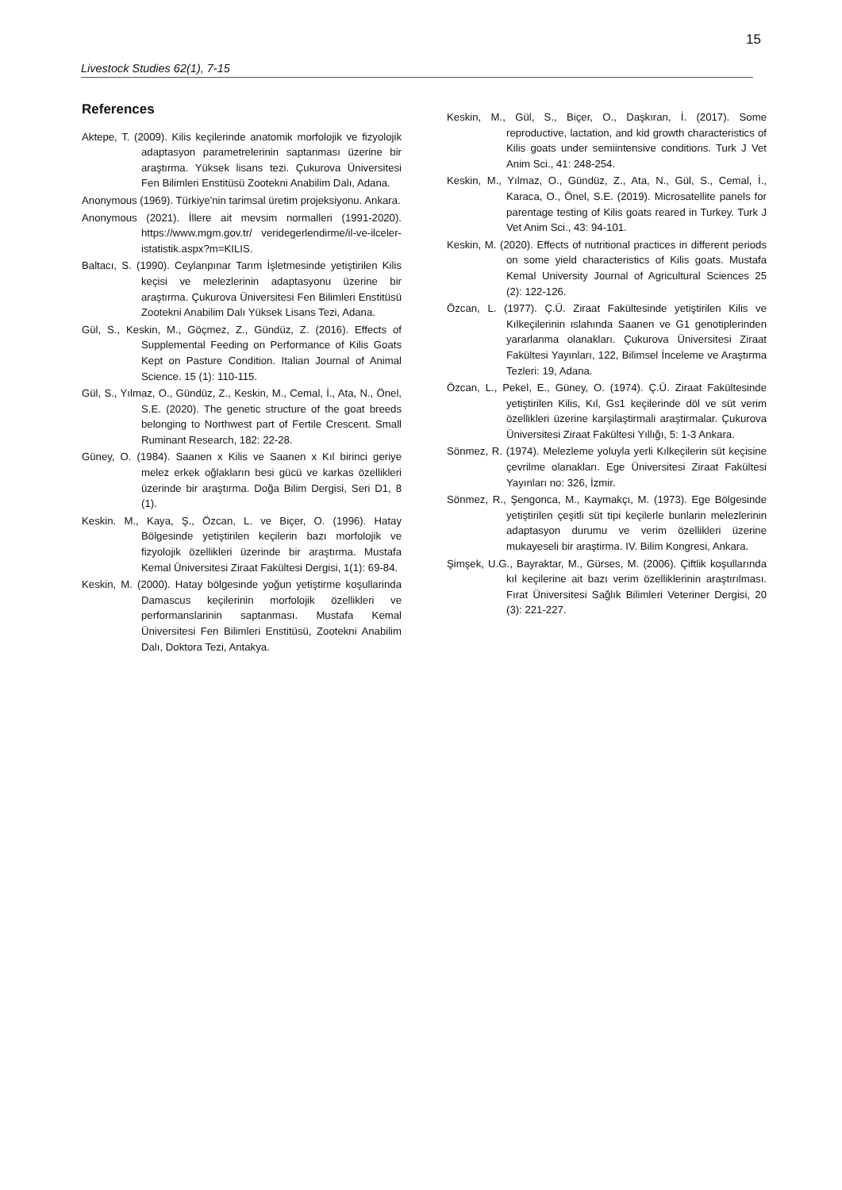15
Livestock Studies 62(1), 7-15
References
Aktepe, T. (2009). Kilis keçilerinde anatomik morfolojik ve fizyolojik adaptasyon parametrelerinin saptanması üzerine bir araştırma. Yüksek lisans tezi. Çukurova Üniversitesi Fen Bilimleri Enstitüsü Zootekni Anabilim Dalı, Adana.
Anonymous (1969). Türkiye'nin tarimsal üretim projeksiyonu. Ankara.
Anonymous (2021). İllere ait mevsim normalleri (1991-2020). https://www.mgm.gov.tr/ veridegerlendirme/il-ve-ilceler-istatistik.aspx?m=KILIS.
Baltacı, S. (1990). Ceylanpınar Tarım İşletmesinde yetiştirilen Kilis keçisi ve melezlerinin adaptasyonu üzerine bir araştırma. Çukurova Üniversitesi Fen Bilimleri Enstitüsü Zootekni Anabilim Dalı Yüksek Lisans Tezi, Adana.
Gül, S., Keskin, M., Göçmez, Z., Gündüz, Z. (2016). Effects of Supplemental Feeding on Performance of Kilis Goats Kept on Pasture Condition. Italian Journal of Animal Science. 15 (1): 110-115.
Gül, S., Yılmaz, O., Gündüz, Z., Keskin, M., Cemal, İ., Ata, N., Önel, S.E. (2020). The genetic structure of the goat breeds belonging to Northwest part of Fertile Crescent. Small Ruminant Research, 182: 22-28.
Güney, O. (1984). Saanen x Kilis ve Saanen x Kıl birinci geriye melez erkek oğlakların besi gücü ve karkas özellikleri üzerinde bir araştırma. Doğa Bilim Dergisi, Seri D1, 8 (1).
Keskin. M., Kaya, Ş., Özcan, L. ve Biçer, O. (1996). Hatay Bölgesinde yetiştirilen keçilerin bazı morfolojik ve fizyolojik özellikleri üzerinde bir araştırma. Mustafa Kemal Üniversitesi Ziraat Fakültesi Dergisi, 1(1): 69-84.
Keskin, M. (2000). Hatay bölgesinde yoğun yetiştirme koşullarinda Damascus keçilerinin morfolojik özellikleri ve performanslarinin saptanması. Mustafa Kemal Üniversitesi Fen Bilimleri Enstitüsü, Zootekni Anabilim Dalı, Doktora Tezi, Antakya.
Keskin, M., Gül, S., Biçer, O., Daşkıran, İ. (2017). Some reproductive, lactation, and kid growth characteristics of Kilis goats under semiintensive conditions. Turk J Vet Anim Sci., 41: 248-254.
Keskin, M., Yılmaz, O., Gündüz, Z., Ata, N., Gül, S., Cemal, İ., Karaca, O., Önel, S.E. (2019). Microsatellite panels for parentage testing of Kilis goats reared in Turkey. Turk J Vet Anim Sci., 43: 94-101.
Keskin, M. (2020). Effects of nutritional practices in different periods on some yield characteristics of Kilis goats. Mustafa Kemal University Journal of Agricultural Sciences 25 (2): 122-126.
Özcan, L. (1977). Ç.Ü. Ziraat Fakültesinde yetiştirilen Kilis ve Kılkeçilerinin ıslahında Saanen ve G1 genotiplerinden yararlanma olanakları. Çukurova Üniversitesi Ziraat Fakültesi Yayınları, 122, Bilimsel İnceleme ve Araştırma Tezleri: 19, Adana.
Özcan, L., Pekel, E., Güney, O. (1974). Ç.Ü. Ziraat Fakültesinde yetiştirilen Kilis, Kıl, Gs1 keçilerinde döl ve süt verim özellikleri üzerine karşilaştirmali araştirmalar. Çukurova Üniversitesi Ziraat Fakültesi Yıllığı, 5: 1-3 Ankara.
Sönmez, R. (1974). Melezleme yoluyla yerli Kılkeçilerin süt keçisine çevrilme olanakları. Ege Üniversitesi Ziraat Fakültesi Yayınları no: 326, İzmir.
Sönmez, R., Şengonca, M., Kaymakçı, M. (1973). Ege Bölgesinde yetiştirilen çeşitli süt tipi keçilerle bunlarin melezlerinin adaptasyon durumu ve verim özellikleri üzerine mukayeseli bir araştirma. IV. Bilim Kongresi, Ankara.
Şimşek, U.G., Bayraktar, M., Gürses, M. (2006). Çiftlik koşullarında kıl keçilerine ait bazı verim özelliklerinin araştırılması. Fırat Üniversitesi Sağlık Bilimleri Veteriner Dergisi, 20 (3): 221-227.